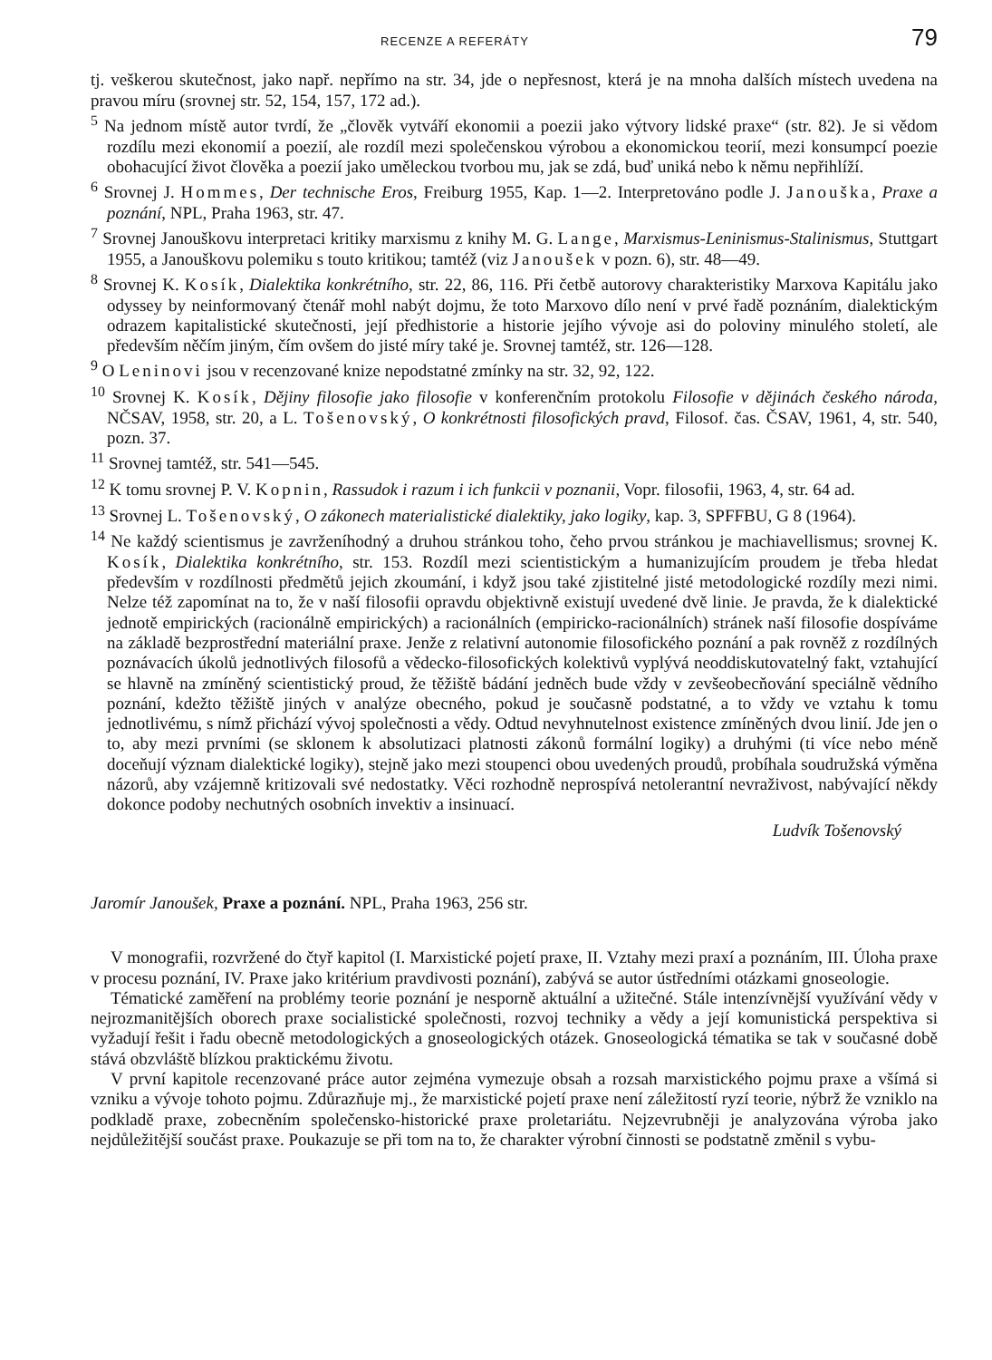RECENZE A REFERÁTY 79
tj. veškerou skutečnost, jako např. nepřímo na str. 34, jde o nepřesnost, která je na mnoha dalších místech uvedena na pravou míru (srovnej str. 52, 154, 157, 172 ad.).
<sup>5</sup> Na jednom místě autor tvrdí, že „člověk vytváří ekonomii a poezii jako výtvory lidské praxe“ (str. 82). Je si vědom rozdílu mezi ekonomií a poezií, ale rozdíl mezi společenskou výrobou a ekonomickou teorií, mezi konsumpcí poezie obohacující život člověka a poezií jako uměleckou tvorbou mu, jak se zdá, buď uniká nebo k němu nepřihlíží.
<sup>6</sup> Srovnej J. Hommes, Der technische Eros, Freiburg 1955, Kap. 1—2. Interpretováno podle J. Janouška, Praxe a poznání, NPL, Praha 1963, str. 47.
<sup>7</sup> Srovnej Janouškovu interpretaci kritiky marxismu z knihy M. G. Lange, Marxismus-Leninismus-Stalinismus, Stuttgart 1955, a Janouškovu polemiku s touto kritikou; tamtéž (viz Janoušek v pozn. 6), str. 48—49.
<sup>8</sup> Srovnej K. Kosík, Dialektika konkrétního, str. 22, 86, 116. Při četbě autorovy charakteristiky Marxova Kapitálu jako odyssey by neinformovaný čtenář mohl nabýt dojmu, že toto Marxovo dílo není v prvé řadě poznáním, dialektickým odrazem kapitalistické skutečnosti, její předhistorie a historie jejího vývoje asi do poloviny minulého století, ale především něčím jiným, čím ovšem do jisté míry také je. Srovnej tamtéž, str. 126—128.
<sup>9</sup> O Leninovi jsou v recenzované knize nepodstatné zmínky na str. 32, 92, 122.
<sup>10</sup> Srovnej K. Kosík, Dějiny filosofie jako filosofie v konferenčním protokolu Filosofie v dějinách českého národa, NČSAV, 1958, str. 20, a L. Tošenovský, O konkrétnosti filosofických pravd, Filosof. čas. ČSAV, 1961, 4, str. 540, pozn. 37.
<sup>11</sup> Srovnej tamtéž, str. 541—545.
<sup>12</sup> K tomu srovnej P. V. Kopnin, Rassudok i razum i ich funkcii v poznanii, Vopr. filosofii, 1963, 4, str. 64 ad.
<sup>13</sup> Srovnej L. Tošenovský, O zákonech materialistické dialektiky, jako logiky, kap. 3, SPFFBU, G 8 (1964).
<sup>14</sup> Ne každý scientismus je zavrženíhodný a druhou stránkou toho, čeho prvou stránkou je machiavellismus; srovnej K. Kosík, Dialektika konkrétního, str. 153. Rozdíl mezi scientistickým a humanizujícím proudem je třeba hledat především v rozdílnosti předmětů jejich zkoumání, i když jsou také zjistitelné jisté metodologické rozdíly mezi nimi. Nelze též zapomínat na to, že v naší filosofii opravdu objektivně existují uvedené dvě linie. Je pravda, že k dialektické jednotě empirických (racionálně empirických) a racionálních (empiricko-racionálních) stránek naší filosofie dospíváme na základě bezprostřední materiální praxe. Jenže z relativní autonomie filosofického poznání a pak rovněž z rozdílných poznávacích úkolů jednotlivých filosofů a vědecko-filosofických kolektivů vyplývá neoddiskutovatelný fakt, vztahující se hlavně na zmíněný scientistický proud, že těžiště bádání jedněch bude vždy v zevšeobecňování speciálně vědního poznání, kdežto těžiště jiných v analýze obecného, pokud je současně podstatné, a to vždy ve vztahu k tomu jednotlivému, s nímž přichází vývoj společnosti a vědy. Odtud nevyhnutelnost existence zmíněných dvou linií. Jde jen o to, aby mezi prvními (se sklonem k absolutizaci platnosti zákonů formální logiky) a druhými (ti více nebo méně doceňují význam dialektické logiky), stejně jako mezi stoupenci obou uvedených proudů, probíhala soudružská výměna názorů, aby vzájemně kritizovali své nedostatky. Věci rozhodně neprospívá netolerantní nevraživost, nabývající někdy dokonce podoby nechutných osobních invektiv a insinuací.
Ludvík Tošenovský
Jaromír Janoušek, Praxe a poznání. NPL, Praha 1963, 256 str.
V monografii, rozvržené do čtyř kapitol (I. Marxistické pojetí praxe, II. Vztahy mezi praxí a poznáním, III. Úloha praxe v procesu poznání, IV. Praxe jako kritérium pravdivosti poznání), zabývá se autor ústředními otázkami gnoseologie.
Tématické zaměření na problémy teorie poznání je nesporně aktuální a užitečné. Stále intenzívnější využívání vědy v nejrozmanitějších oborech praxe socialistické společnosti, rozvoj techniky a vědy a její komunistická perspektiva si vyžadují řešit i řadu obecně metodologických a gnoseologických otázek. Gnoseologická tématika se tak v současné době stává obzvláště blízkou praktickému životu.
V první kapitole recenzované práce autor zejména vymezuje obsah a rozsah marxistického pojmu praxe a všímá si vzniku a vývoje tohoto pojmu. Zdůrazňuje mj., že marxistické pojetí praxe není záležitostí ryzí teorie, nýbrž že vzniklo na podkladě praxe, zobecněním společensko-historické praxe proletariátu. Nejzevrubněji je analyzována výroba jako nejdůležitější součást praxe. Poukazuje se při tom na to, že charakter výrobní činnosti se podstatně změnil s vybu-